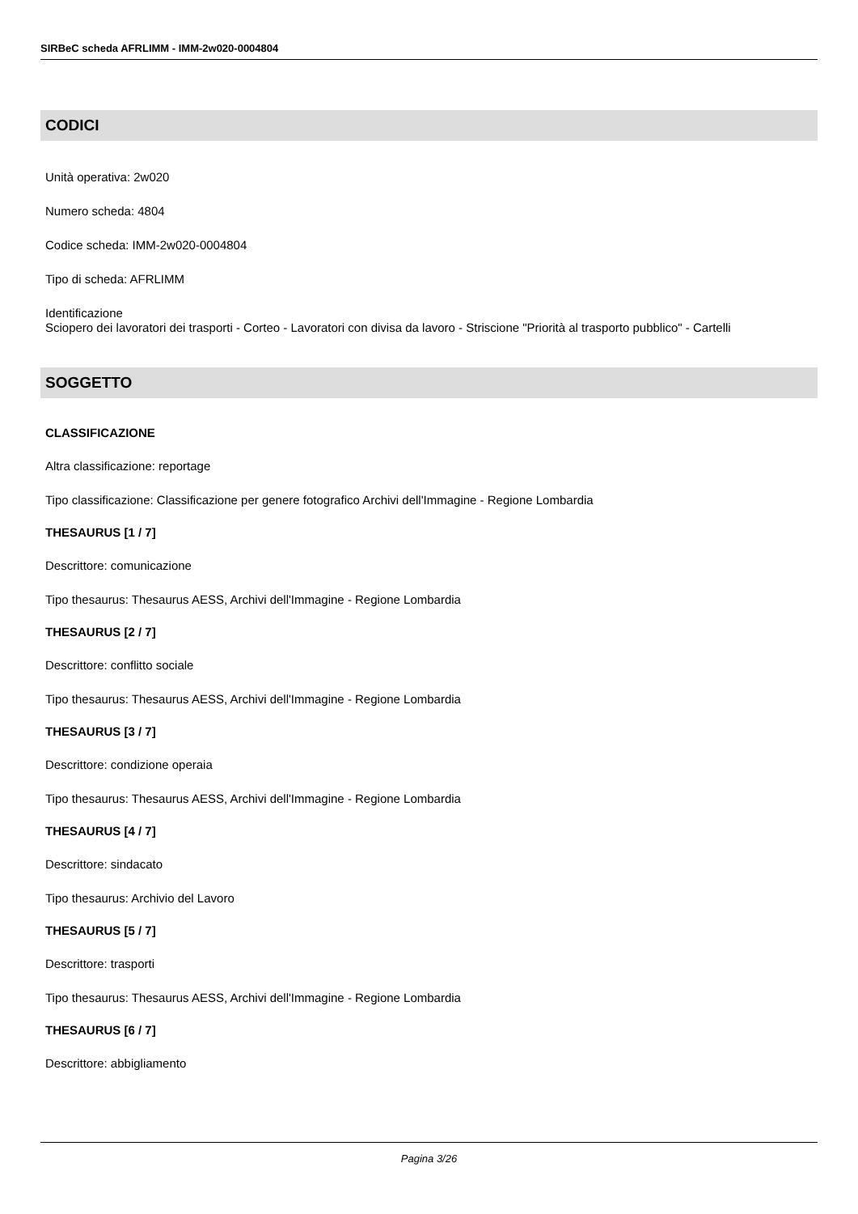SIRBeC scheda AFRLIMM - IMM-2w020-0004804
CODICI
Unità operativa: 2w020
Numero scheda: 4804
Codice scheda: IMM-2w020-0004804
Tipo di scheda: AFRLIMM
Identificazione
Sciopero dei lavoratori dei trasporti - Corteo - Lavoratori con divisa da lavoro - Striscione "Priorità al trasporto pubblico" - Cartelli
SOGGETTO
CLASSIFICAZIONE
Altra classificazione: reportage
Tipo classificazione: Classificazione per genere fotografico Archivi dell'Immagine - Regione Lombardia
THESAURUS [1 / 7]
Descrittore: comunicazione
Tipo thesaurus: Thesaurus AESS, Archivi dell'Immagine - Regione Lombardia
THESAURUS [2 / 7]
Descrittore: conflitto sociale
Tipo thesaurus: Thesaurus AESS, Archivi dell'Immagine - Regione Lombardia
THESAURUS [3 / 7]
Descrittore: condizione operaia
Tipo thesaurus: Thesaurus AESS, Archivi dell'Immagine - Regione Lombardia
THESAURUS [4 / 7]
Descrittore: sindacato
Tipo thesaurus: Archivio del Lavoro
THESAURUS [5 / 7]
Descrittore: trasporti
Tipo thesaurus: Thesaurus AESS, Archivi dell'Immagine - Regione Lombardia
THESAURUS [6 / 7]
Descrittore: abbigliamento
Pagina 3/26